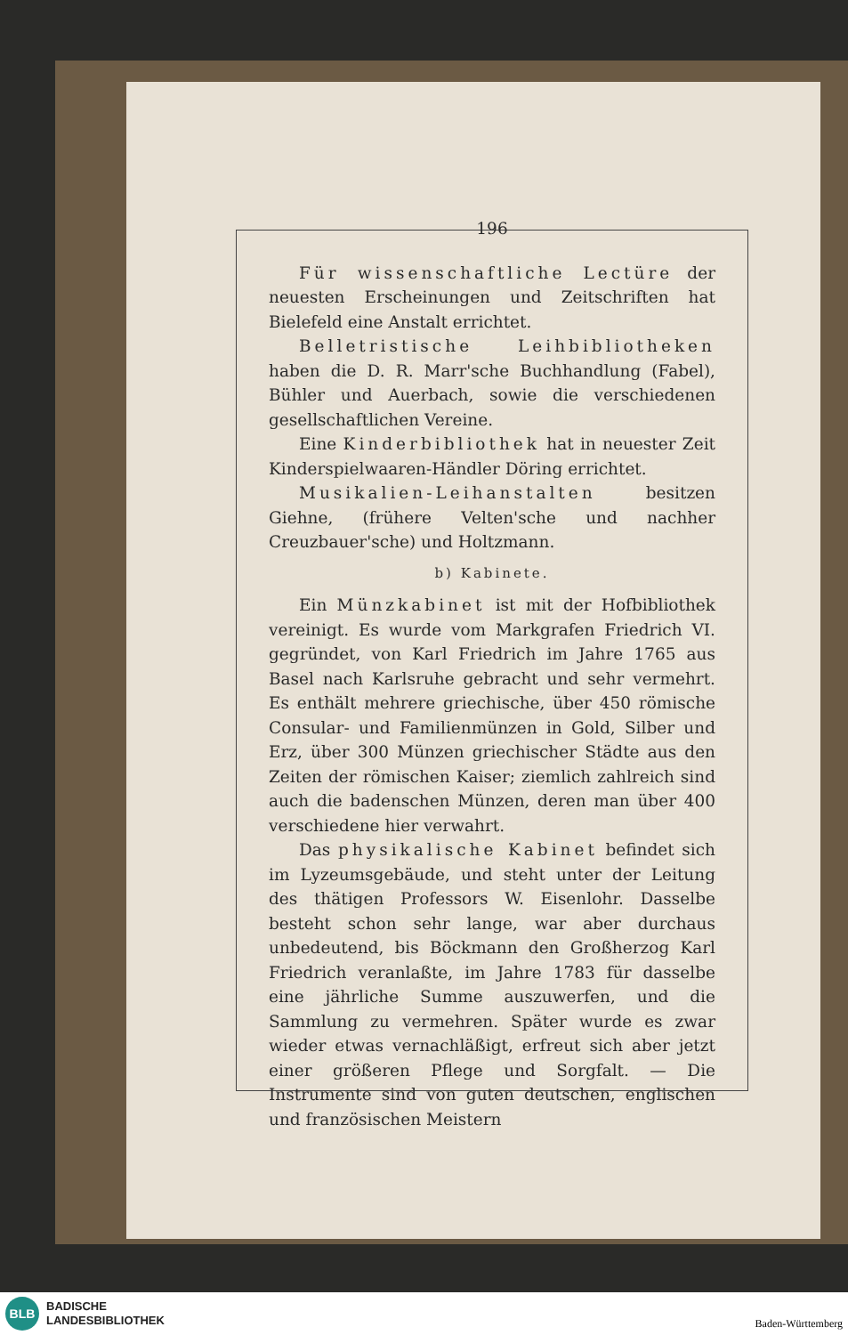196
Für wissenschaftliche Lectüre der neuesten Erscheinungen und Zeitschriften hat Bielefeld eine Anstalt errichtet.
Belletristische Leihbibliotheken haben die D. R. Marr'sche Buchhandlung (Fabel), Bühler und Auerbach, sowie die verschiedenen gesellschaftlichen Vereine.
Eine Kinderbibliothek hat in neuester Zeit Kinderspielwaaren-Händler Döring errichtet.
Musikalien-Leihanstalten besitzen Giehne, (frühere Velten'sche und nachher Creuzbauer'sche) und Holtzmann.
b) Kabinete.
Ein Münzkabinet ist mit der Hofbibliothek vereinigt. Es wurde vom Markgrafen Friedrich VI. gegründet, von Karl Friedrich im Jahre 1765 aus Basel nach Karlsruhe gebracht und sehr vermehrt. Es enthält mehrere griechische, über 450 römische Consular- und Familienmünzen in Gold, Silber und Erz, über 300 Münzen griechischer Städte aus den Zeiten der römischen Kaiser; ziemlich zahlreich sind auch die badenschen Münzen, deren man über 400 verschiedene hier verwahrt.
Das physikalische Kabinet befindet sich im Lyzeumsgebäude, und steht unter der Leitung des thätigen Professors W. Eisenlohr. Dasselbe besteht schon sehr lange, war aber durchaus unbedeutend, bis Böckmann den Großherzog Karl Friedrich veranlaßte, im Jahre 1783 für dasselbe eine jährliche Summe auszuwerfen, und die Sammlung zu vermehren. Später wurde es zwar wieder etwas vernachläßigt, erfreut sich aber jetzt einer größeren Pflege und Sorgfalt. — Die Instrumente sind von guten deutschen, englischen und französischen Meistern
BLB
BADISCHE
LANDESBIBLIOTHEK
Baden-Württemberg